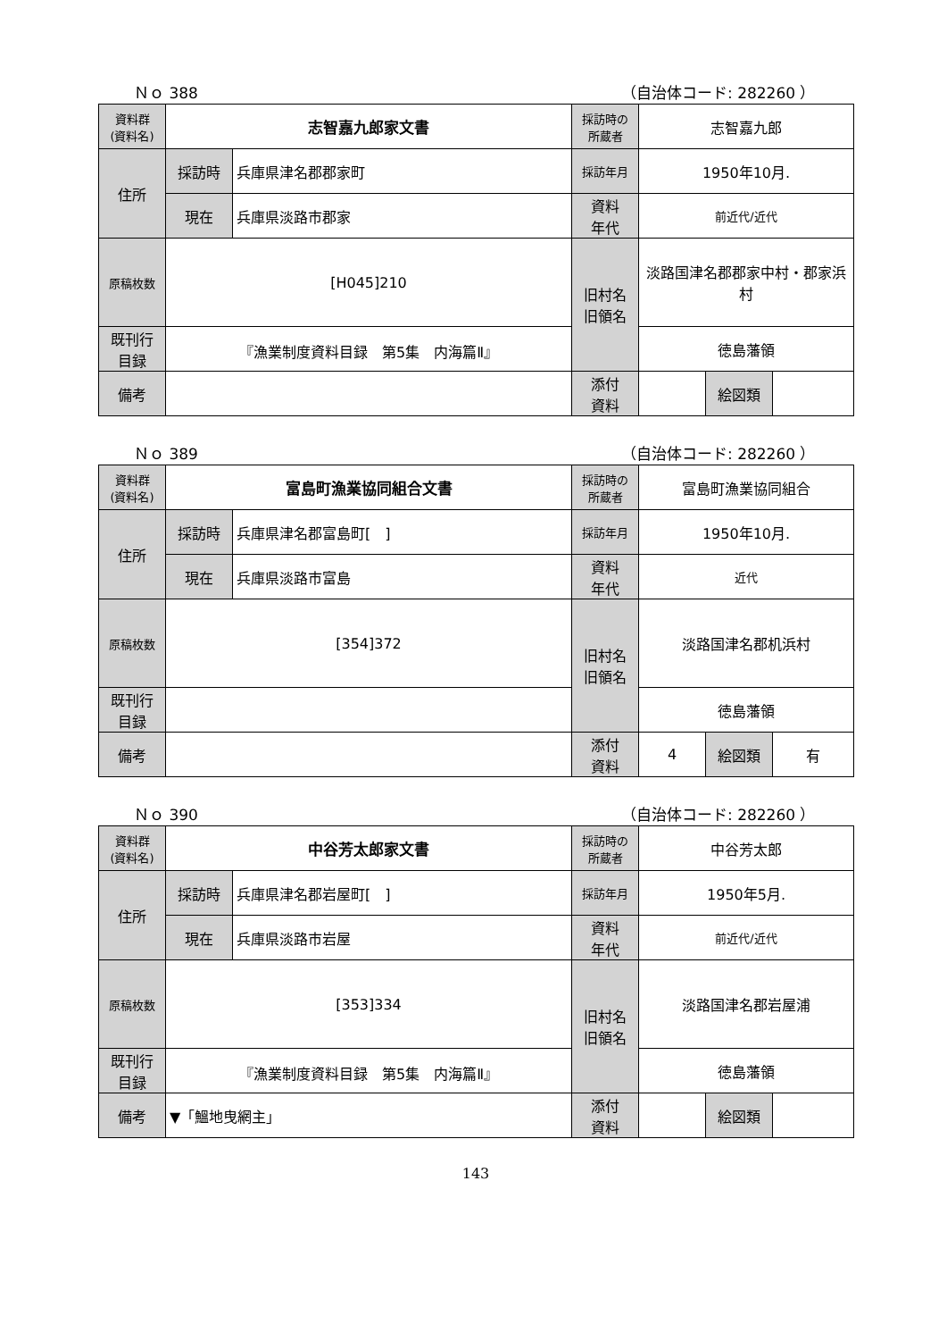Ｎｏ 388 （自治体コード: 282260 ）
| 資料群 (資料名) | 志智嘉九郎家文書 | | 採訪時の 所蔵者 | 志智嘉九郎 | | |
| 住所 | 採訪時 | 兵庫県津名郡郡家町 | 採訪年月 | 1950年10月. | | |
| | 現在 | 兵庫県淡路市郡家 | 資料 年代 | 前近代/近代 | | |
| 原稿枚数 | [H045]210 | | 旧村名 旧領名 | 淡路国津名郡郡家中村・郡家浜村 | | |
| 既刊行 目録 | 『漁業制度資料目録 第5集 内海篇Ⅱ』 | | | 徳島藩領 | | |
| 備考 | | | | | | |
| | | | 添付 資料 | | 絵図類 | |
Ｎｏ 389 （自治体コード: 282260 ）
| 資料群 (資料名) | 富島町漁業協同組合文書 | | 採訪時の 所蔵者 | 富島町漁業協同組合 | | |
| 住所 | 採訪時 | 兵庫県津名郡富島町[ ] | 採訪年月 | 1950年10月. | | |
| | 現在 | 兵庫県淡路市富島 | 資料 年代 | 近代 | | |
| 原稿枚数 | [354]372 | | 旧村名 旧領名 | 淡路国津名郡机浜村 | | |
| 既刊行 目録 | | | | 徳島藩領 | | |
| 備考 | | | | | | |
| | | | 添付 資料 | 4 | 絵図類 | 有 |
Ｎｏ 390 （自治体コード: 282260 ）
| 資料群 (資料名) | 中谷芳太郎家文書 | | 採訪時の 所蔵者 | 中谷芳太郎 | | |
| 住所 | 採訪時 | 兵庫県津名郡岩屋町[ ] | 採訪年月 | 1950年5月. | | |
| | 現在 | 兵庫県淡路市岩屋 | 資料 年代 | 前近代/近代 | | |
| 原稿枚数 | [353]334 | | 旧村名 旧領名 | 淡路国津名郡岩屋浦 | | |
| 既刊行 目録 | 『漁業制度資料目録 第5集 内海篇Ⅱ』 | | | 徳島藩領 | | |
| 備考 | ▼「鰮地曳網主」 | | | | | |
| | | | 添付 資料 | | 絵図類 | |
143